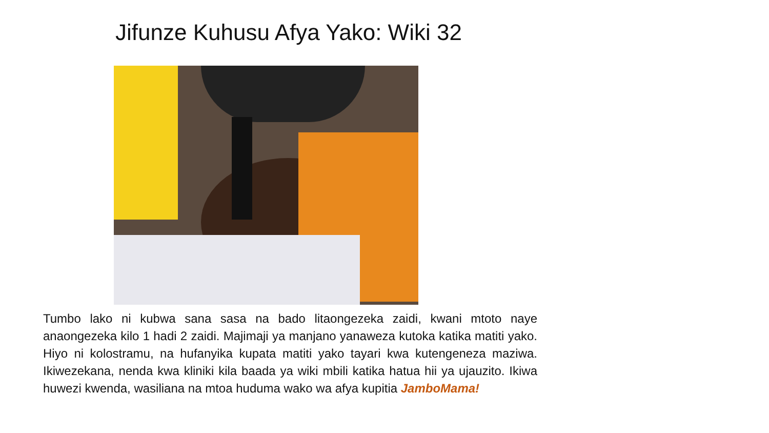Jifunze Kuhusu Afya Yako: Wiki 32
Tumbo lako ni kubwa sana sasa na bado litaongezeka zaidi, kwani mtoto naye anaongezeka kilo 1 hadi 2 zaidi. Majimaji ya manjano yanaweza kutoka katika matiti yako. Hiyo ni kolostramu, na hufanyika kupata matiti yako tayari kwa kutengeneza maziwa. Ikiwezekana, nenda kwa kliniki kila baada ya wiki mbili katika hatua hii ya ujauzito. Ikiwa huwezi kwenda, wasiliana na mtoa huduma wako wa afya kupitia JamboMama!